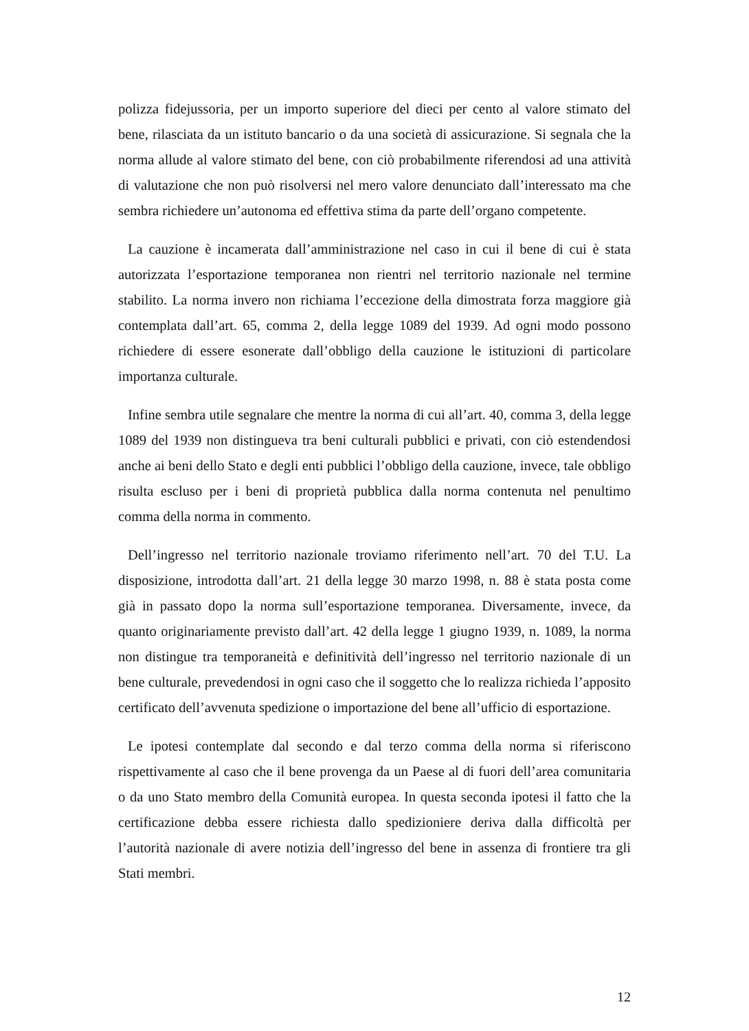polizza fidejussoria, per un importo superiore del dieci per cento al valore stimato del bene, rilasciata da un istituto bancario o da una società di assicurazione. Si segnala che la norma allude al valore stimato del bene, con ciò probabilmente riferendosi ad una attività di valutazione che non può risolversi nel mero valore denunciato dall’interessato ma che sembra richiedere un’autonoma ed effettiva stima da parte dell’organo competente.
La cauzione è incamerata dall’amministrazione nel caso in cui il bene di cui è stata autorizzata l’esportazione temporanea non rientri nel territorio nazionale nel termine stabilito. La norma invero non richiama l’eccezione della dimostrata forza maggiore già contemplata dall’art. 65, comma 2, della legge 1089 del 1939. Ad ogni modo possono richiedere di essere esonerate dall’obbligo della cauzione le istituzioni di particolare importanza culturale.
Infine sembra utile segnalare che mentre la norma di cui all’art. 40, comma 3, della legge 1089 del 1939 non distingueva tra beni culturali pubblici e privati, con ciò estendendosi anche ai beni dello Stato e degli enti pubblici l’obbligo della cauzione, invece, tale obbligo risulta escluso per i beni di proprietà pubblica dalla norma contenuta nel penultimo comma della norma in commento.
Dell’ingresso nel territorio nazionale troviamo riferimento nell’art. 70 del T.U. La disposizione, introdotta dall’art. 21 della legge 30 marzo 1998, n. 88 è stata posta come già in passato dopo la norma sull’esportazione temporanea. Diversamente, invece, da quanto originariamente previsto dall’art. 42 della legge 1 giugno 1939, n. 1089, la norma non distingue tra temporaneità e definitività dell’ingresso nel territorio nazionale di un bene culturale, prevedendosi in ogni caso che il soggetto che lo realizza richieda l’apposito certificato dell’avvenuta spedizione o importazione del bene all’ufficio di esportazione.
Le ipotesi contemplate dal secondo e dal terzo comma della norma si riferiscono rispettivamente al caso che il bene provenga da un Paese al di fuori dell’area comunitaria o da uno Stato membro della Comunità europea. In questa seconda ipotesi il fatto che la certificazione debba essere richiesta dallo spedizioniere deriva dalla difficoltà per l’autorità nazionale di avere notizia dell’ingresso del bene in assenza di frontiere tra gli Stati membri.
12